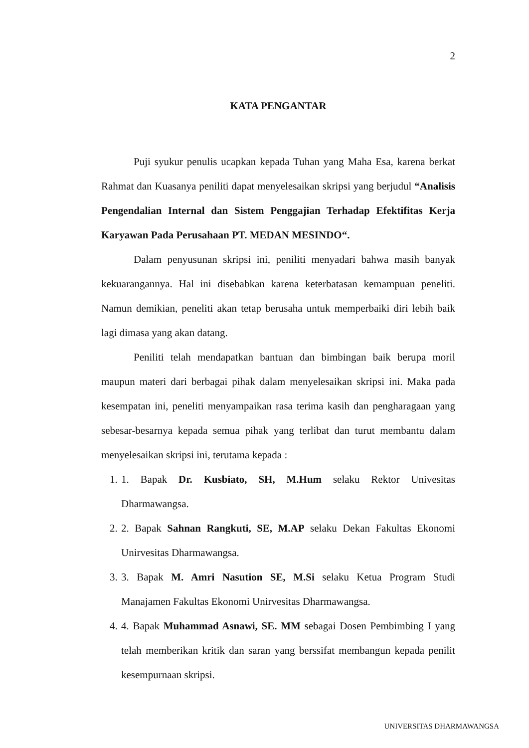2
KATA PENGANTAR
Puji syukur penulis ucapkan kepada Tuhan yang Maha Esa, karena berkat Rahmat dan Kuasanya peniliti dapat menyelesaikan skripsi yang berjudul “Analisis Pengendalian Internal dan Sistem Penggajian Terhadap Efektifitas Kerja Karyawan Pada Perusahaan PT. MEDAN MESINDO“.
Dalam penyusunan skripsi ini, peniliti menyadari bahwa masih banyak kekuarangannya. Hal ini disebabkan karena keterbatasan kemampuan peneliti. Namun demikian, peneliti akan tetap berusaha untuk memperbaiki diri lebih baik lagi dimasa yang akan datang.
Peniliti telah mendapatkan bantuan dan bimbingan baik berupa moril maupun materi dari berbagai pihak dalam menyelesaikan skripsi ini. Maka pada kesempatan ini, peneliti menyampaikan rasa terima kasih dan pengharagaan yang sebesar-besarnya kepada semua pihak yang terlibat dan turut membantu dalam menyelesaikan skripsi ini, terutama kepada :
1. 1. Bapak Dr. Kusbiato, SH, M.Hum selaku Rektor Univesitas Dharmawangsa.
2. 2. Bapak Sahnan Rangkuti, SE, M.AP selaku Dekan Fakultas Ekonomi Unirvesitas Dharmawangsa.
3. 3. Bapak M. Amri Nasution SE, M.Si selaku Ketua Program Studi Manajamen Fakultas Ekonomi Unirvesitas Dharmawangsa.
4. 4. Bapak Muhammad Asnawi, SE. MM sebagai Dosen Pembimbing I yang telah memberikan kritik dan saran yang berssifat membangun kepada penilit kesempurnaan skripsi.
UNIVERSITAS DHARMAWANGSA